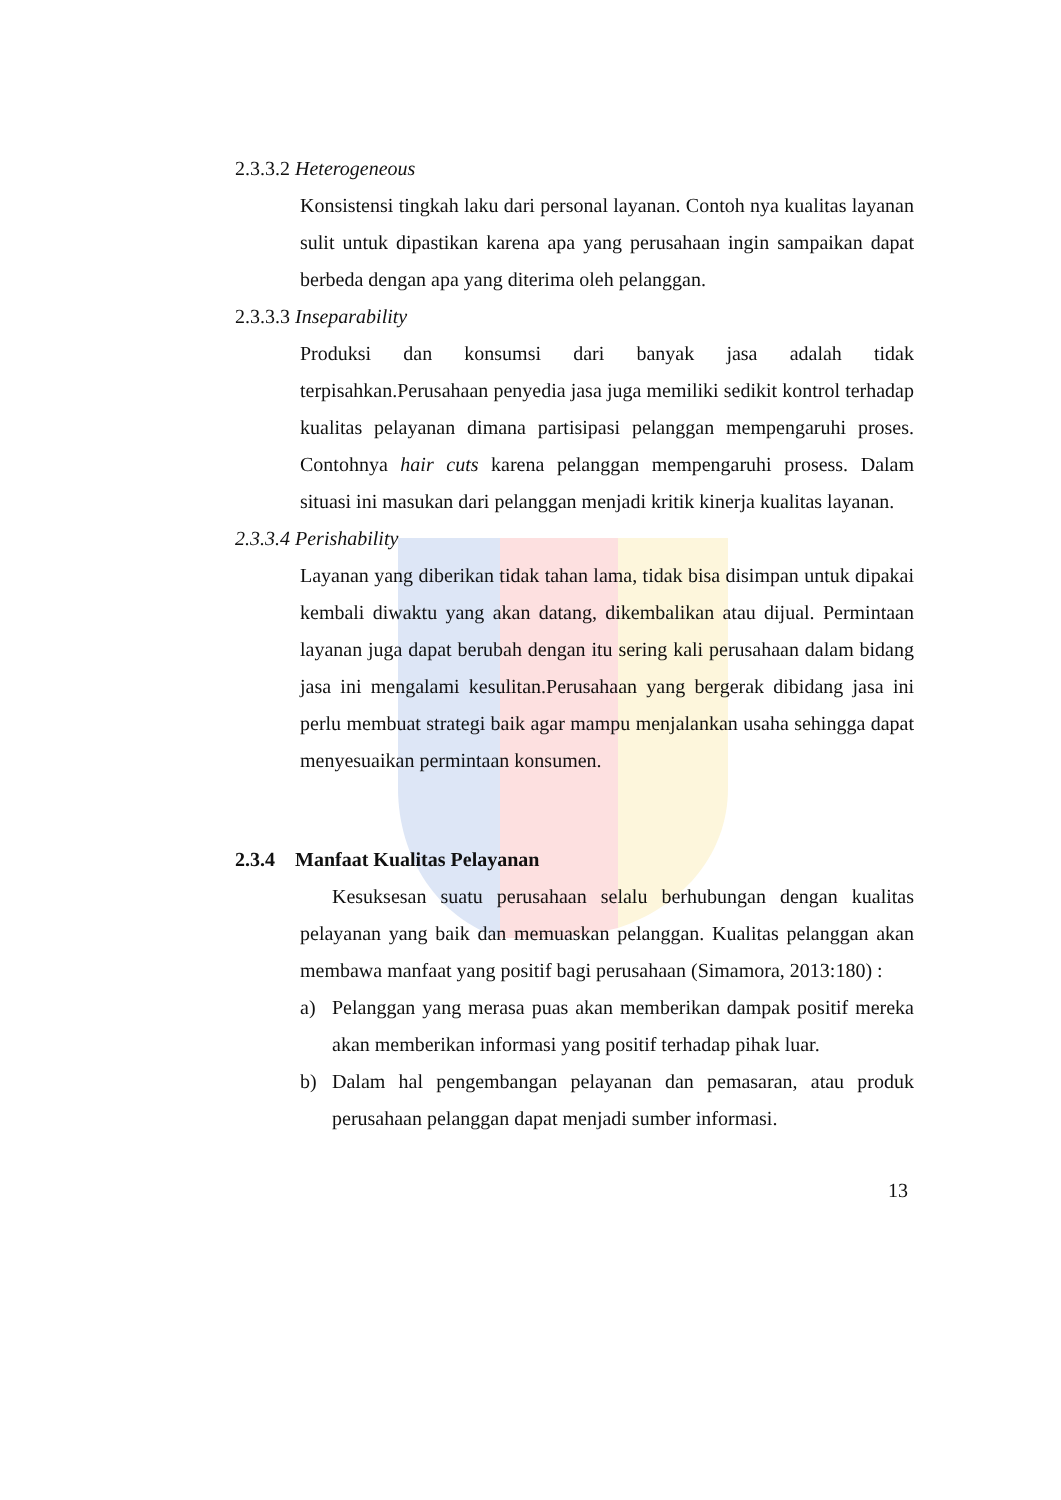2.3.3.2 Heterogeneous
Konsistensi tingkah laku dari personal layanan. Contoh nya kualitas layanan sulit untuk dipastikan karena apa yang perusahaan ingin sampaikan dapat berbeda dengan apa yang diterima oleh pelanggan.
2.3.3.3 Inseparability
Produksi dan konsumsi dari banyak jasa adalah tidak terpisahkan.Perusahaan penyedia jasa juga memiliki sedikit kontrol terhadap kualitas pelayanan dimana partisipasi pelanggan mempengaruhi proses. Contohnya hair cuts karena pelanggan mempengaruhi prosess. Dalam situasi ini masukan dari pelanggan menjadi kritik kinerja kualitas layanan.
2.3.3.4 Perishability
Layanan yang diberikan tidak tahan lama, tidak bisa disimpan untuk dipakai kembali diwaktu yang akan datang, dikembalikan atau dijual. Permintaan layanan juga dapat berubah dengan itu sering kali perusahaan dalam bidang jasa ini mengalami kesulitan.Perusahaan yang bergerak dibidang jasa ini perlu membuat strategi baik agar mampu menjalankan usaha sehingga dapat menyesuaikan permintaan konsumen.
2.3.4 Manfaat Kualitas Pelayanan
Kesuksesan suatu perusahaan selalu berhubungan dengan kualitas pelayanan yang baik dan memuaskan pelanggan. Kualitas pelanggan akan membawa manfaat yang positif bagi perusahaan (Simamora, 2013:180) :
a) Pelanggan yang merasa puas akan memberikan dampak positif mereka akan memberikan informasi yang positif terhadap pihak luar.
b) Dalam hal pengembangan pelayanan dan pemasaran, atau produk perusahaan pelanggan dapat menjadi sumber informasi.
13